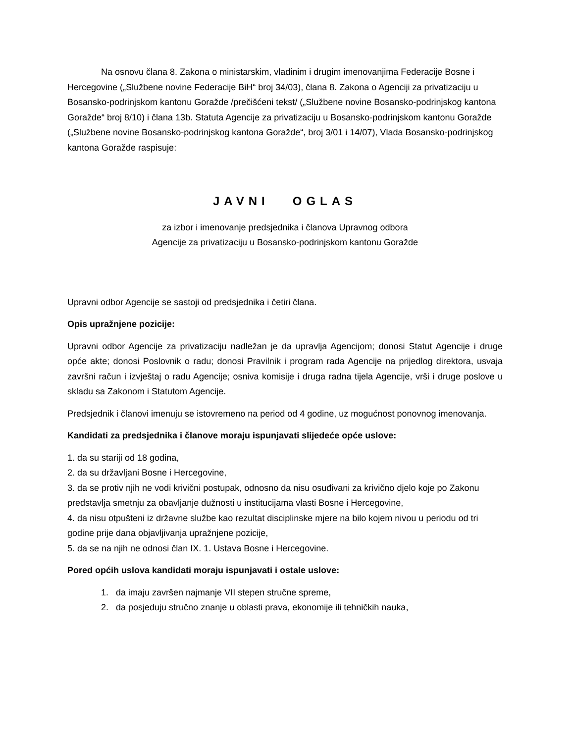Na osnovu člana 8. Zakona o ministarskim, vladinim i drugim imenovanjima Federacije Bosne i Hercegovine („Službene novine Federacije BiH“ broj 34/03), člana 8. Zakona o Agenciji za privatizaciju u Bosansko-podrinjskom kantonu Goražde /prečišćeni tekst/ („Službene novine Bosansko-podrinjskog kantona Goražde“ broj 8/10) i člana 13b. Statuta Agencije za privatizaciju u Bosansko-podrinjskom kantonu Goražde („Službene novine Bosansko-podrinjskog kantona Goražde“, broj 3/01 i 14/07), Vlada Bosansko-podrinjskog kantona Goražde raspisuje:
JAVNI OGLAS
za izbor i imenovanje predsjednika i članova Upravnog odbora
Agencije za privatizaciju u Bosansko-podrinjskom kantonu Goražde
Upravni odbor Agencije se sastoji od predsjednika i četiri člana.
Opis upražnjene pozicije:
Upravni odbor Agencije za privatizaciju nadležan je da upravlja Agencijom; donosi Statut Agencije i druge opće akte; donosi Poslovnik o radu; donosi Pravilnik i program rada Agencije na prijedlog direktora, usvaja završni račun i izvještaj o radu Agencije; osniva komisije i druga radna tijela Agencije, vrši i druge poslove u skladu sa Zakonom i Statutom Agencije.
Predsjednik i članovi imenuju se istovremeno na period od 4 godine, uz mogućnost ponovnog imenovanja.
Kandidati za predsjednika i članove moraju ispunjavati slijedeće opće uslove:
1. da su stariji od 18 godina,
2. da su državljani Bosne i Hercegovine,
3. da se protiv njih ne vodi krivični postupak, odnosno da nisu osuđivani za krivično djelo koje po Zakonu predstavlja smetnju za obavljanje dužnosti u institucijama vlasti Bosne i Hercegovine,
4. da nisu otpušteni iz državne službe kao rezultat disciplinske mjere na bilo kojem nivou u periodu od tri godine prije dana objavljivanja upražnjene pozicije,
5. da se na njih ne odnosi član IX. 1. Ustava Bosne i Hercegovine.
Pored općih uslova kandidati moraju ispunjavati i ostale uslove:
1. da imaju završen najmanje VII stepen stručne spreme,
2. da posjeduju stručno znanje u oblasti prava, ekonomije ili tehničkih nauka,